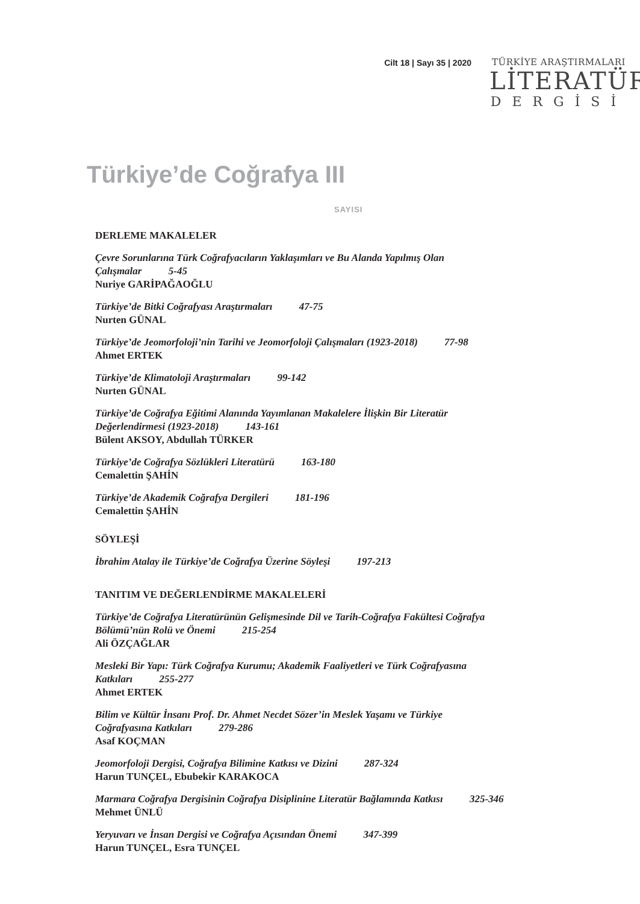Cilt 18 | Sayı 35 | 2020 TÜRKİYE ARAŞTIRMALARI
LİTERATÜR
DERGİSİ
Türkiye’de Coğrafya III
SAYISI
DERLEME MAKALELER
Çevre Sorunlarına Türk Coğrafyacıların Yaklaşımları ve Bu Alanda Yapılmış Olan
Çalışmalar 5-45
Nuriye GARİPAĞAOĞLU
Türkiye’de Bitki Coğrafyası Araştırmaları 47-75
Nurten GÜNAL
Türkiye’de Jeomorfoloji’nin Tarihi ve Jeomorfoloji Çalışmaları (1923-2018) 77-98
Ahmet ERTEK
Türkiye’de Klimatoloji Araştırmaları 99-142
Nurten GÜNAL
Türkiye’de Coğrafya Eğitimi Alanında Yayımlanan Makalelere İlişkin Bir Literatür
Değerlendirmesi (1923-2018) 143-161
Bülent AKSOY, Abdullah TÜRKER
Türkiye’de Coğrafya Sözlükleri Literatürü 163-180
Cemalettin ŞAHİN
Türkiye’de Akademik Coğrafya Dergileri 181-196
Cemalettin ŞAHİN
SÖYLEŞİ
İbrahim Atalay ile Türkiye’de Coğrafya Üzerine Söyleşi 197-213
TANITIM VE DEĞERLENDİRME MAKALELERİ
Türkiye’de Coğrafya Literatürünün Gelişmesinde Dil ve Tarih-Coğrafya Fakültesi Coğrafya
Bölümü’nün Rolü ve Önemi 215-254
Ali ÖZÇAĞLAR
Mesleki Bir Yapı: Türk Coğrafya Kurumu; Akademik Faaliyetleri ve Türk Coğrafyasına
Katkıları 255-277
Ahmet ERTEK
Bilim ve Kültür İnsanı Prof. Dr. Ahmet Necdet Sözer’in Meslek Yaşamı ve Türkiye
Coğrafyasına Katkıları 279-286
Asaf KOÇMAN
Jeomorfoloji Dergisi, Coğrafya Bilimine Katkısı ve Dizini 287-324
Harun TUNÇEL, Ebubekir KARAKOCA
Marmara Coğrafya Dergisinin Coğrafya Disiplinine Literatür Bağlamında Katkısı 325-346
Mehmet ÜNLÜ
Yeryuvarı ve İnsan Dergisi ve Coğrafya Açısından Önemi 347-399
Harun TUNÇEL, Esra TUNÇEL